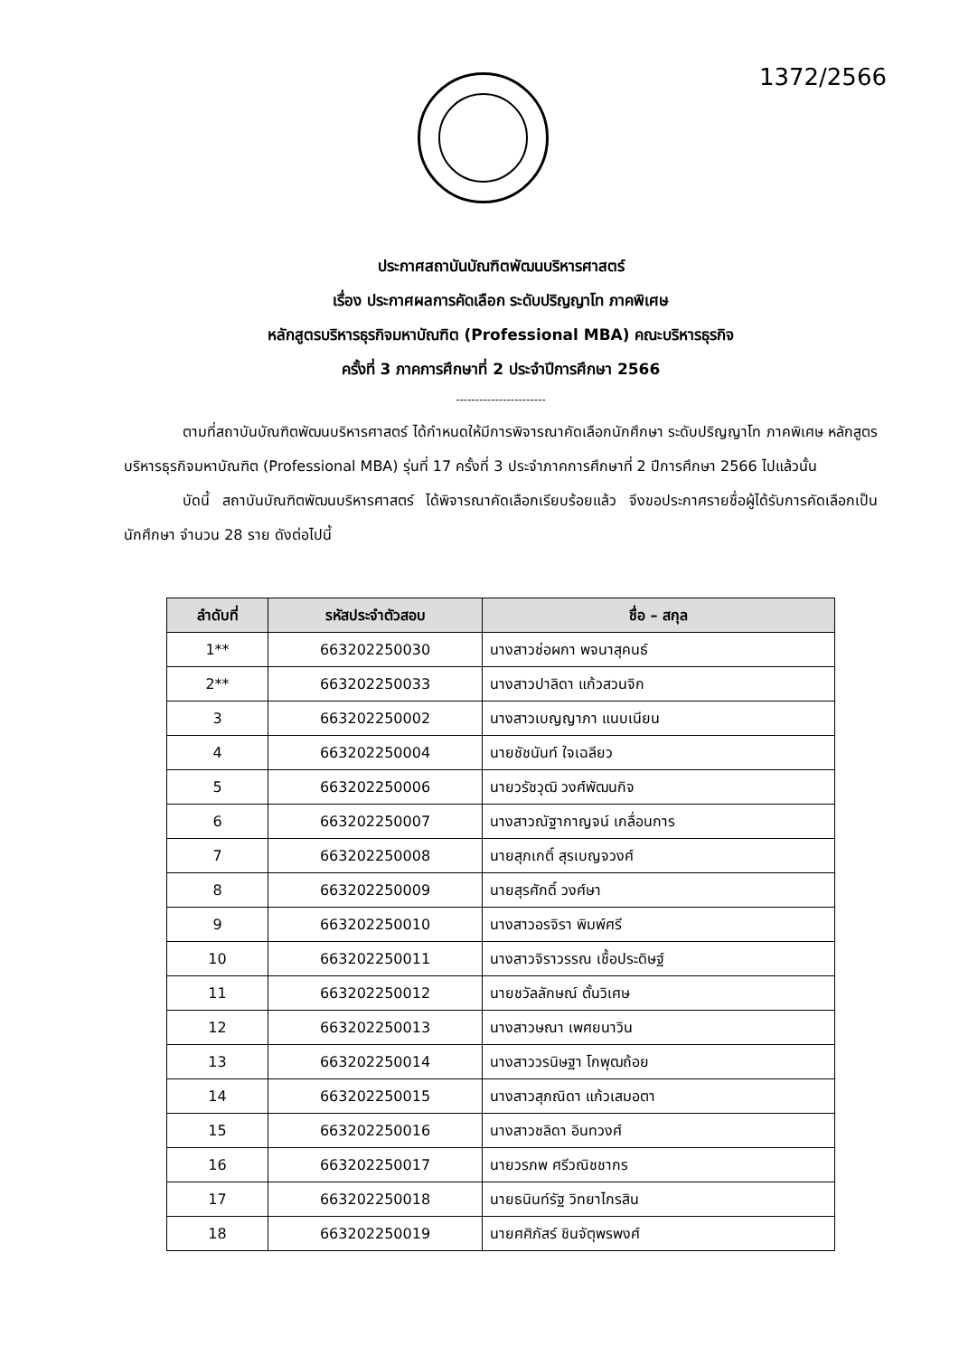1372/2566
ประกาศสถาบันบัณฑิตพัฒนบริหารศาสตร์
เรื่อง ประกาศผลการคัดเลือก ระดับปริญญาโท ภาคพิเศษ
หลักสูตรบริหารธุรกิจมหาบัณฑิต (Professional MBA) คณะบริหารธุรกิจ
ครั้งที่ 3 ภาคการศึกษาที่ 2 ประจำปีการศึกษา 2566
-----------------------
ตามที่สถาบันบัณฑิตพัฒนบริหารศาสตร์ ได้กำหนดให้มีการพิจารณาคัดเลือกนักศึกษา ระดับปริญญาโท ภาคพิเศษ หลักสูตรบริหารธุรกิจมหาบัณฑิต (Professional MBA) รุ่นที่ 17 ครั้งที่ 3 ประจำภาคการศึกษาที่ 2 ปีการศึกษา 2566 ไปแล้วนั้น
บัดนี้ สถาบันบัณฑิตพัฒนบริหารศาสตร์ ได้พิจารณาคัดเลือกเรียบร้อยแล้ว จึงขอประกาศรายชื่อผู้ได้รับการคัดเลือกเป็นนักศึกษา จำนวน 28 ราย ดังต่อไปนี้
| ลำดับที่ | รหัสประจำตัวสอบ | ชื่อ – สกุล |
| --- | --- | --- |
| 1** | 663202250030 | นางสาวช่อผกา พจนาสุคนธ์ |
| 2** | 663202250033 | นางสาวปาลิดา แก้วสวนจิก |
| 3 | 663202250002 | นางสาวเบญญาภา แนบเนียน |
| 4 | 663202250004 | นายชัชนันท์ ใจเฉลียว |
| 5 | 663202250006 | นายวรัชวุฒิ วงศ์พัฒนกิจ |
| 6 | 663202250007 | นางสาวณัฐากาญจน์ เกลื่อนการ |
| 7 | 663202250008 | นายสุภเกติ์ สุรเบญจวงศ์ |
| 8 | 663202250009 | นายสุรศักดิ์ วงศ์ษา |
| 9 | 663202250010 | นางสาวอรจิรา พิมพ์ศรี |
| 10 | 663202250011 | นางสาวจิราวรรณ เชื้อประดิษฐ์ |
| 11 | 663202250012 | นายชวัลลักษณ์ ตั้นวิเศษ |
| 12 | 663202250013 | นางสาวษณา เพศยนาวิน |
| 13 | 663202250014 | นางสาววรนิษฐา โกพุฒถ้อย |
| 14 | 663202250015 | นางสาวสุภณิดา แก้วเสมอตา |
| 15 | 663202250016 | นางสาวชลิดา อินทวงศ์ |
| 16 | 663202250017 | นายวรภพ ศรีวณิชชากร |
| 17 | 663202250018 | นายธนินท์รัฐ วิทยาไกรสิน |
| 18 | 663202250019 | นายศศิภัสร์ ชินจัตุพรพงศ์ |